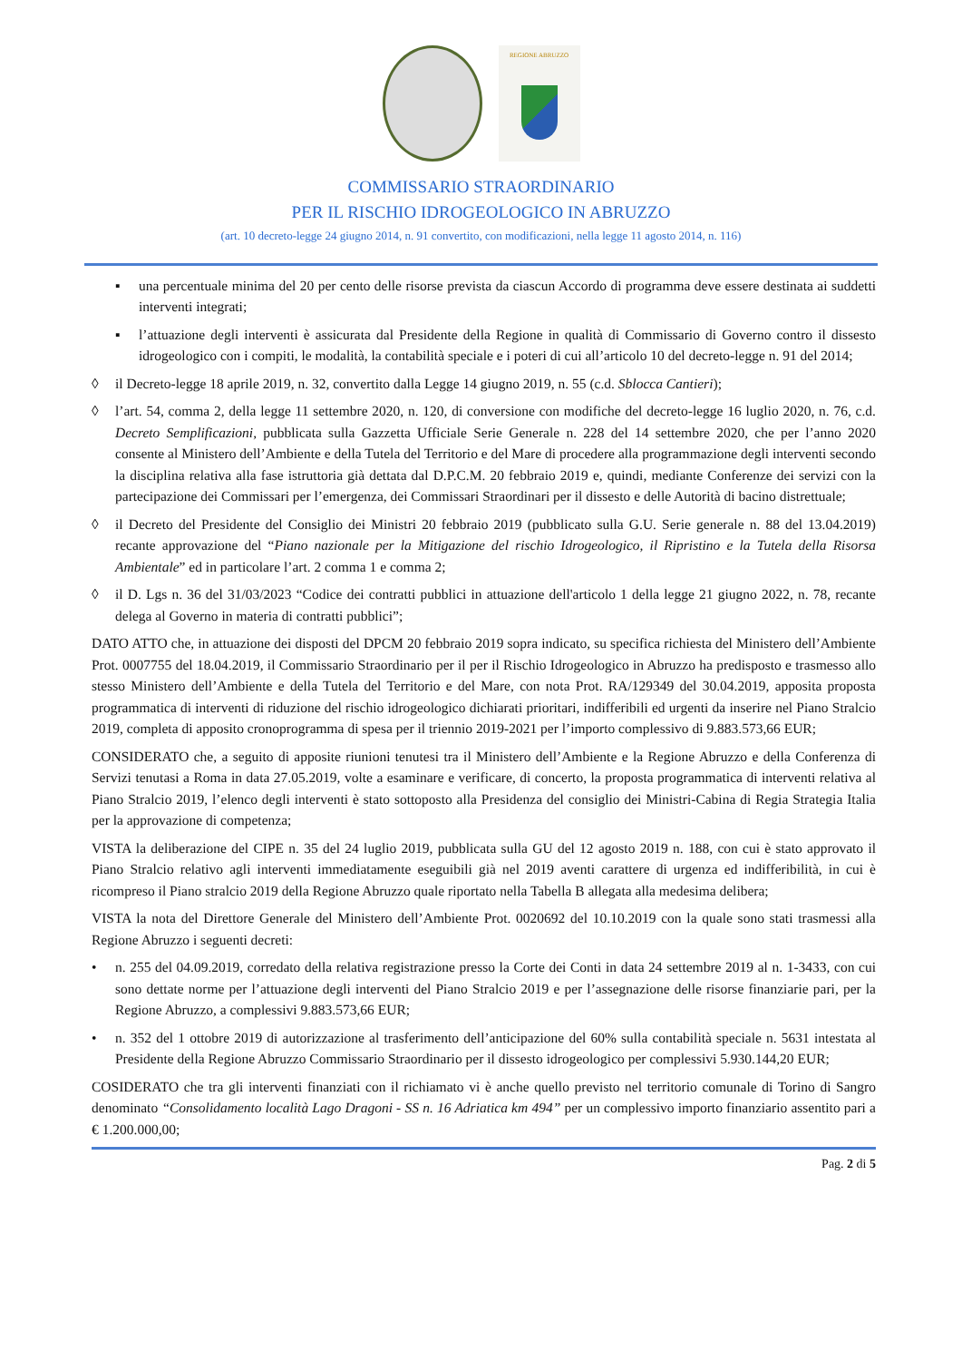REGIONE ABRUZZO
COMMISSARIO STRAORDINARIO
PER IL RISCHIO IDROGEOLOGICO IN ABRUZZO
(art. 10 decreto-legge 24 giugno 2014, n. 91 convertito, con modificazioni, nella legge 11 agosto 2014, n. 116)
▪ una percentuale minima del 20 per cento delle risorse prevista da ciascun Accordo di programma deve essere destinata ai suddetti interventi integrati;
▪ l’attuazione degli interventi è assicurata dal Presidente della Regione in qualità di Commissario di Governo contro il dissesto idrogeologico con i compiti, le modalità, la contabilità speciale e i poteri di cui all’articolo 10 del decreto-legge n. 91 del 2014;
◊ il Decreto-legge 18 aprile 2019, n. 32, convertito dalla Legge 14 giugno 2019, n. 55 (c.d. Sblocca Cantieri);
◊ l’art. 54, comma 2, della legge 11 settembre 2020, n. 120, di conversione con modifiche del decreto-legge 16 luglio 2020, n. 76, c.d. Decreto Semplificazioni, pubblicata sulla Gazzetta Ufficiale Serie Generale n. 228 del 14 settembre 2020, che per l’anno 2020 consente al Ministero dell’Ambiente e della Tutela del Territorio e del Mare di procedere alla programmazione degli interventi secondo la disciplina relativa alla fase istruttoria già dettata dal D.P.C.M. 20 febbraio 2019 e, quindi, mediante Conferenze dei servizi con la partecipazione dei Commissari per l’emergenza, dei Commissari Straordinari per il dissesto e delle Autorità di bacino distrettuale;
◊ il Decreto del Presidente del Consiglio dei Ministri 20 febbraio 2019 (pubblicato sulla G.U. Serie generale n. 88 del 13.04.2019) recante approvazione del “Piano nazionale per la Mitigazione del rischio Idrogeologico, il Ripristino e la Tutela della Risorsa Ambientale” ed in particolare l’art. 2 comma 1 e comma 2;
◊ il D. Lgs n. 36 del 31/03/2023 “Codice dei contratti pubblici in attuazione dell'articolo 1 della legge 21 giugno 2022, n. 78, recante delega al Governo in materia di contratti pubblici”;
DATO ATTO che, in attuazione dei disposti del DPCM 20 febbraio 2019 sopra indicato, su specifica richiesta del Ministero dell’Ambiente Prot. 0007755 del 18.04.2019, il Commissario Straordinario per il per il Rischio Idrogeologico in Abruzzo ha predisposto e trasmesso allo stesso Ministero dell’Ambiente e della Tutela del Territorio e del Mare, con nota Prot. RA/129349 del 30.04.2019, apposita proposta programmatica di interventi di riduzione del rischio idrogeologico dichiarati prioritari, indifferibili ed urgenti da inserire nel Piano Stralcio 2019, completa di apposito cronoprogramma di spesa per il triennio 2019-2021 per l’importo complessivo di 9.883.573,66 EUR;
CONSIDERATO che, a seguito di apposite riunioni tenutesi tra il Ministero dell’Ambiente e la Regione Abruzzo e della Conferenza di Servizi tenutasi a Roma in data 27.05.2019, volte a esaminare e verificare, di concerto, la proposta programmatica di interventi relativa al Piano Stralcio 2019, l’elenco degli interventi è stato sottoposto alla Presidenza del consiglio dei Ministri-Cabina di Regia Strategia Italia per la approvazione di competenza;
VISTA la deliberazione del CIPE n. 35 del 24 luglio 2019, pubblicata sulla GU del 12 agosto 2019 n. 188, con cui è stato approvato il Piano Stralcio relativo agli interventi immediatamente eseguibili già nel 2019 aventi carattere di urgenza ed indifferibilità, in cui è ricompreso il Piano stralcio 2019 della Regione Abruzzo quale riportato nella Tabella B allegata alla medesima delibera;
VISTA la nota del Direttore Generale del Ministero dell’Ambiente Prot. 0020692 del 10.10.2019 con la quale sono stati trasmessi alla Regione Abruzzo i seguenti decreti:
• n. 255 del 04.09.2019, corredato della relativa registrazione presso la Corte dei Conti in data 24 settembre 2019 al n. 1-3433, con cui sono dettate norme per l’attuazione degli interventi del Piano Stralcio 2019 e per l’assegnazione delle risorse finanziarie pari, per la Regione Abruzzo, a complessivi 9.883.573,66 EUR;
• n. 352 del 1 ottobre 2019 di autorizzazione al trasferimento dell’anticipazione del 60% sulla contabilità speciale n. 5631 intestata al Presidente della Regione Abruzzo Commissario Straordinario per il dissesto idrogeologico per complessivi 5.930.144,20 EUR;
COSIDERATO che tra gli interventi finanziati con il richiamato vi è anche quello previsto nel territorio comunale di Torino di Sangro denominato “Consolidamento località Lago Dragoni - SS n. 16 Adriatica km 494” per un complessivo importo finanziario assentito pari a € 1.200.000,00;
Pag. 2 di 5